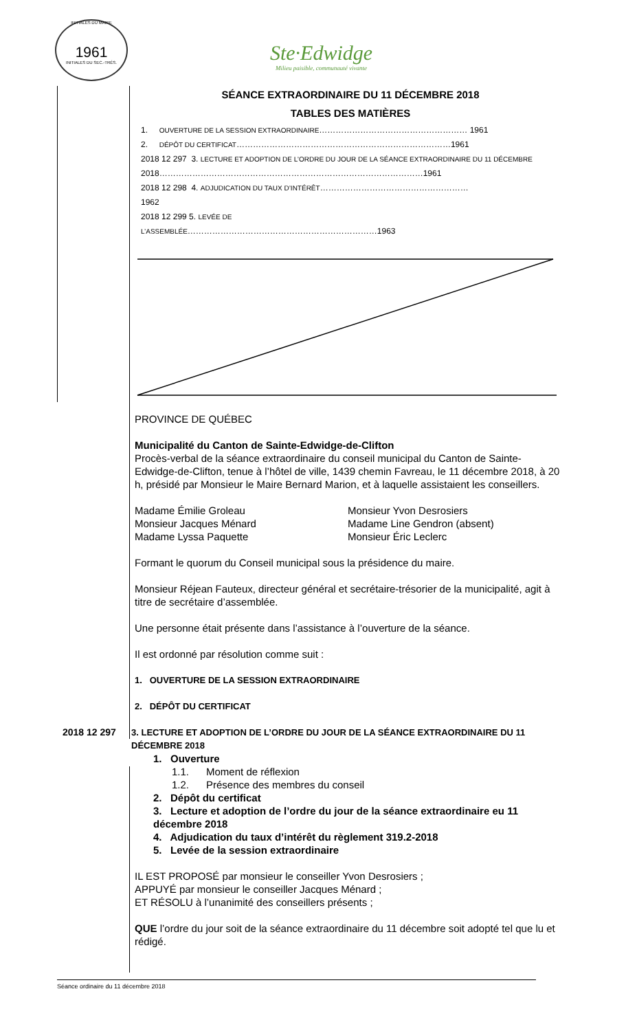INITIALES DU MAIRE
1961
INITIALES DU SEC.-TRÉS.
Ste·Edwidge
Milieu paisible, communauté vivante
SÉANCE EXTRAORDINAIRE DU 11 DÉCEMBRE 2018
TABLES DES MATIÈRES
1. OUVERTURE DE LA SESSION EXTRAORDINAIRE……………………………………………… 1961
2. DÉPÔT DU CERTIFICAT……………………………………………………………………1961
2018 12 297 3. LECTURE ET ADOPTION DE L’ORDRE DU JOUR DE LA SÉANCE EXTRAORDINAIRE DU 11 DÉCEMBRE
2018……………………………………………………………………………………1961
2018 12 298 4. ADJUDICATION DU TAUX D’INTÉRÊT………………………………………………
1962
2018 12 299 5. LEVÉE DE
L’ASSEMBLÉE……………………………………………………………1963
PROVINCE DE QUÉBEC
Municipalité du Canton de Sainte-Edwidge-de-Clifton
Procès-verbal de la séance extraordinaire du conseil municipal du Canton de Sainte-Edwidge-de-Clifton, tenue à l’hôtel de ville, 1439 chemin Favreau, le 11 décembre 2018, à 20 h, présidé par Monsieur le Maire Bernard Marion, et à laquelle assistaient les conseillers.
Madame Émilie Groleau Monsieur Yvon Desrosiers
Monsieur Jacques Ménard Madame Line Gendron (absent)
Madame Lyssa Paquette Monsieur Éric Leclerc
Formant le quorum du Conseil municipal sous la présidence du maire.
Monsieur Réjean Fauteux, directeur général et secrétaire-trésorier de la municipalité, agit à titre de secrétaire d’assemblée.
Une personne était présente dans l’assistance à l’ouverture de la séance.
Il est ordonné par résolution comme suit :
1. OUVERTURE DE LA SESSION EXTRAORDINAIRE
2. DÉPÔT DU CERTIFICAT
2018 12 297
3. LECTURE ET ADOPTION DE L’ORDRE DU JOUR DE LA SÉANCE EXTRAORDINAIRE DU 11 DÉCEMBRE 2018
1. Ouverture
1.1. Moment de réflexion
1.2. Présence des membres du conseil
2. Dépôt du certificat
3. Lecture et adoption de l’ordre du jour de la séance extraordinaire eu 11 décembre 2018
4. Adjudication du taux d’intérêt du règlement 319.2-2018
5. Levée de la session extraordinaire
IL EST PROPOSÉ par monsieur le conseiller Yvon Desrosiers ;
APPUYÉ par monsieur le conseiller Jacques Ménard ;
ET RÉSOLU à l’unanimité des conseillers présents ;
QUE l’ordre du jour soit de la séance extraordinaire du 11 décembre soit adopté tel que lu et rédigé.
Séance ordinaire du 11 décembre 2018